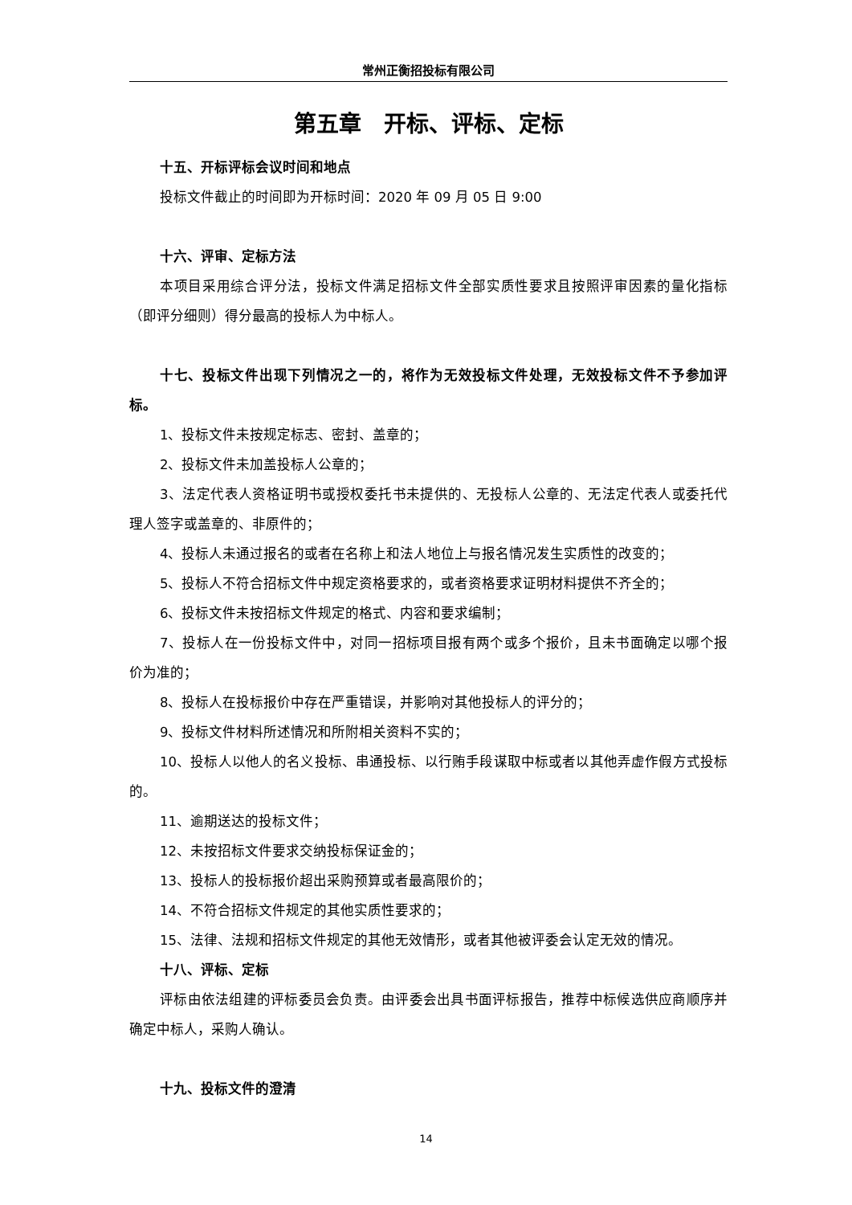常州正衡招投标有限公司
第五章　开标、评标、定标
十五、开标评标会议时间和地点
投标文件截止的时间即为开标时间：2020 年 09 月 05 日 9:00
十六、评审、定标方法
本项目采用综合评分法，投标文件满足招标文件全部实质性要求且按照评审因素的量化指标（即评分细则）得分最高的投标人为中标人。
十七、投标文件出现下列情况之一的，将作为无效投标文件处理，无效投标文件不予参加评标。
1、投标文件未按规定标志、密封、盖章的；
2、投标文件未加盖投标人公章的；
3、法定代表人资格证明书或授权委托书未提供的、无投标人公章的、无法定代表人或委托代理人签字或盖章的、非原件的；
4、投标人未通过报名的或者在名称上和法人地位上与报名情况发生实质性的改变的；
5、投标人不符合招标文件中规定资格要求的，或者资格要求证明材料提供不齐全的；
6、投标文件未按招标文件规定的格式、内容和要求编制；
7、投标人在一份投标文件中，对同一招标项目报有两个或多个报价，且未书面确定以哪个报价为准的；
8、投标人在投标报价中存在严重错误，并影响对其他投标人的评分的；
9、投标文件材料所述情况和所附相关资料不实的；
10、投标人以他人的名义投标、串通投标、以行贿手段谋取中标或者以其他弄虚作假方式投标的。
11、逾期送达的投标文件；
12、未按招标文件要求交纳投标保证金的；
13、投标人的投标报价超出采购预算或者最高限价的；
14、不符合招标文件规定的其他实质性要求的；
15、法律、法规和招标文件规定的其他无效情形，或者其他被评委会认定无效的情况。
十八、评标、定标
评标由依法组建的评标委员会负责。由评委会出具书面评标报告，推荐中标候选供应商顺序并确定中标人，采购人确认。
十九、投标文件的澄清
14